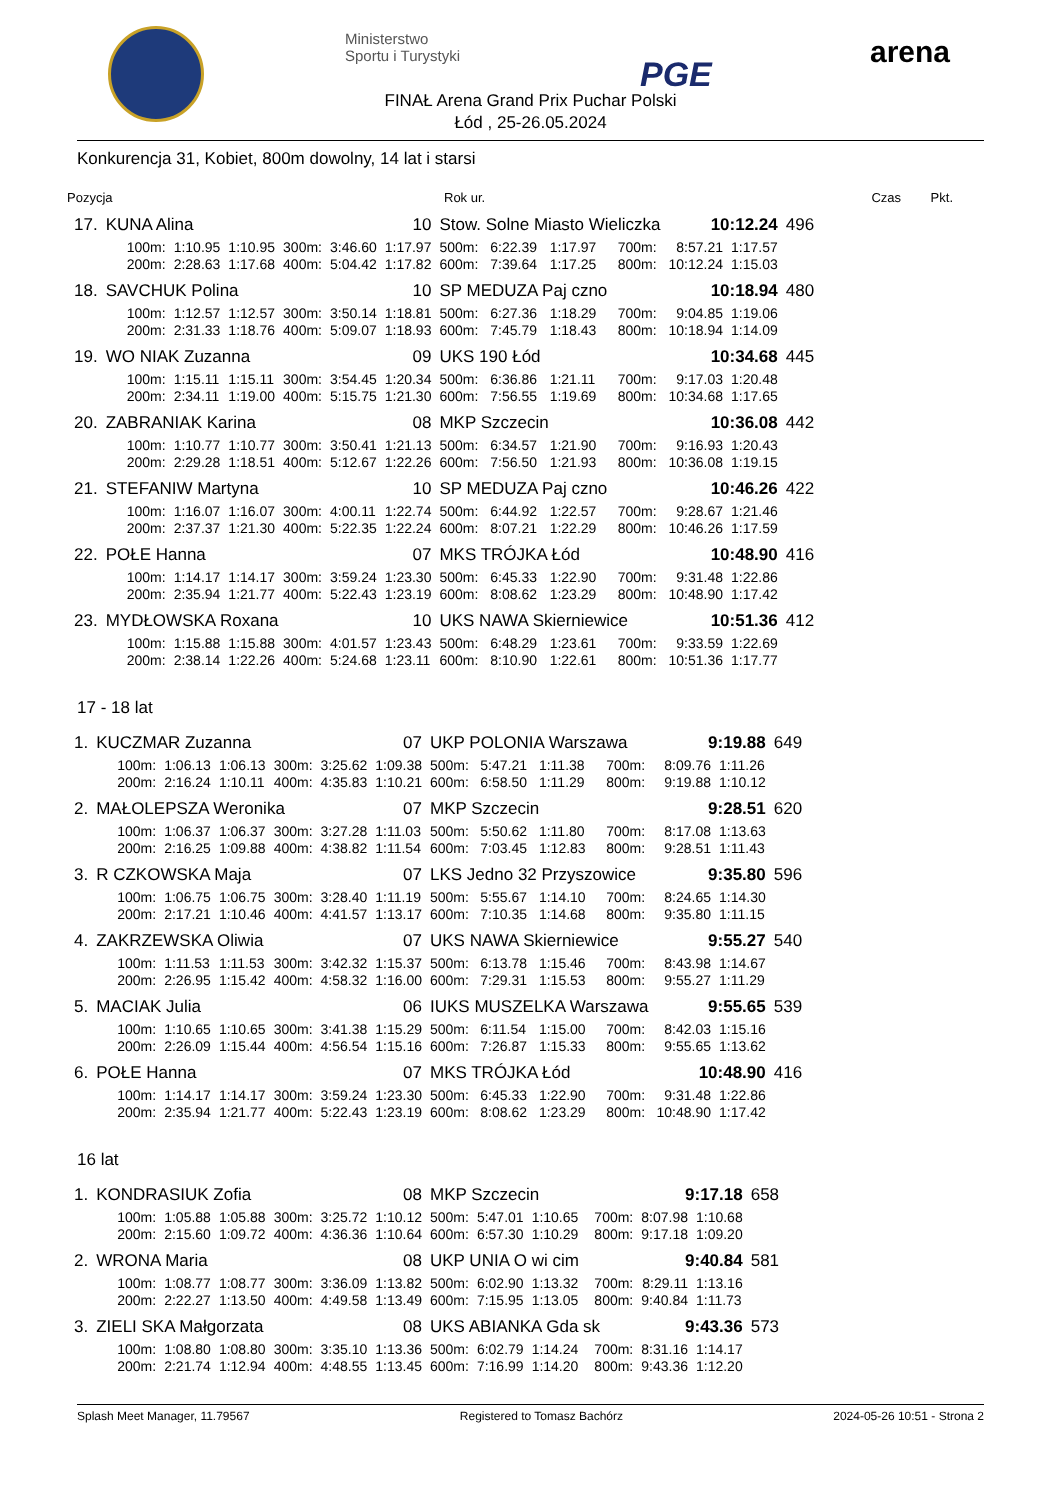Ministerstwo
Sportu i Turystyki
PGE
arena
FINAŁ Arena Grand Prix Puchar Polski
Łód , 25-26.05.2024
Konkurencja 31, Kobiet, 800m dowolny, 14 lat i starsi
| Pozycja | Rok ur. | Czas | Pkt. |
| --- | --- | --- | --- |
| 17. | KUNA Alina | | | | | 10 | Stow. Solne Miasto Wieliczka | | | | | 10:12.24 | | 496 |
| | 100m: | 1:10.95 | 1:10.95 | 300m: | 3:46.60 | 1:17.97 | 500m: | 6:22.39 | 1:17.97 | | 700m: | 8:57.21 | 1:17.57 | |
| | 200m: | 2:28.63 | 1:17.68 | 400m: | 5:04.42 | 1:17.82 | 600m: | 7:39.64 | 1:17.25 | | 800m: | 10:12.24 | 1:15.03 | |
| 18. | SAVCHUK Polina | | | | | 10 | SP MEDUZA Paj czno | | | | | 10:18.94 | | 480 |
| | 100m: | 1:12.57 | 1:12.57 | 300m: | 3:50.14 | 1:18.81 | 500m: | 6:27.36 | 1:18.29 | | 700m: | 9:04.85 | 1:19.06 | |
| | 200m: | 2:31.33 | 1:18.76 | 400m: | 5:09.07 | 1:18.93 | 600m: | 7:45.79 | 1:18.43 | | 800m: | 10:18.94 | 1:14.09 | |
| 19. | WO NIAK Zuzanna | | | | | 09 | UKS 190 Łód | | | | | 10:34.68 | | 445 |
| | 100m: | 1:15.11 | 1:15.11 | 300m: | 3:54.45 | 1:20.34 | 500m: | 6:36.86 | 1:21.11 | | 700m: | 9:17.03 | 1:20.48 | |
| | 200m: | 2:34.11 | 1:19.00 | 400m: | 5:15.75 | 1:21.30 | 600m: | 7:56.55 | 1:19.69 | | 800m: | 10:34.68 | 1:17.65 | |
| 20. | ZABRANIAK Karina | | | | | 08 | MKP Szczecin | | | | | 10:36.08 | | 442 |
| | 100m: | 1:10.77 | 1:10.77 | 300m: | 3:50.41 | 1:21.13 | 500m: | 6:34.57 | 1:21.90 | | 700m: | 9:16.93 | 1:20.43 | |
| | 200m: | 2:29.28 | 1:18.51 | 400m: | 5:12.67 | 1:22.26 | 600m: | 7:56.50 | 1:21.93 | | 800m: | 10:36.08 | 1:19.15 | |
| 21. | STEFANIW Martyna | | | | | 10 | SP MEDUZA Paj czno | | | | | 10:46.26 | | 422 |
| | 100m: | 1:16.07 | 1:16.07 | 300m: | 4:00.11 | 1:22.74 | 500m: | 6:44.92 | 1:22.57 | | 700m: | 9:28.67 | 1:21.46 | |
| | 200m: | 2:37.37 | 1:21.30 | 400m: | 5:22.35 | 1:22.24 | 600m: | 8:07.21 | 1:22.29 | | 800m: | 10:46.26 | 1:17.59 | |
| 22. | POŁE Hanna | | | | | 07 | MKS TRÓJKA Łód | | | | | 10:48.90 | | 416 |
| | 100m: | 1:14.17 | 1:14.17 | 300m: | 3:59.24 | 1:23.30 | 500m: | 6:45.33 | 1:22.90 | | 700m: | 9:31.48 | 1:22.86 | |
| | 200m: | 2:35.94 | 1:21.77 | 400m: | 5:22.43 | 1:23.19 | 600m: | 8:08.62 | 1:23.29 | | 800m: | 10:48.90 | 1:17.42 | |
| 23. | MYDŁOWSKA Roxana | | | | | 10 | UKS NAWA Skierniewice | | | | | 10:51.36 | | 412 |
| | 100m: | 1:15.88 | 1:15.88 | 300m: | 4:01.57 | 1:23.43 | 500m: | 6:48.29 | 1:23.61 | | 700m: | 9:33.59 | 1:22.69 | |
| | 200m: | 2:38.14 | 1:22.26 | 400m: | 5:24.68 | 1:23.11 | 600m: | 8:10.90 | 1:22.61 | | 800m: | 10:51.36 | 1:17.77 | |
17 - 18 lat
| 1. | KUCZMAR Zuzanna | | | | | 07 | UKP POLONIA Warszawa | | | | | 9:19.88 | | 649 |
| | 100m: | 1:06.13 | 1:06.13 | 300m: | 3:25.62 | 1:09.38 | 500m: | 5:47.21 | 1:11.38 | | 700m: | 8:09.76 | 1:11.26 | |
| | 200m: | 2:16.24 | 1:10.11 | 400m: | 4:35.83 | 1:10.21 | 600m: | 6:58.50 | 1:11.29 | | 800m: | 9:19.88 | 1:10.12 | |
| 2. | MAŁOLEPSZA Weronika | | | | | 07 | MKP Szczecin | | | | | 9:28.51 | | 620 |
| | 100m: | 1:06.37 | 1:06.37 | 300m: | 3:27.28 | 1:11.03 | 500m: | 5:50.62 | 1:11.80 | | 700m: | 8:17.08 | 1:13.63 | |
| | 200m: | 2:16.25 | 1:09.88 | 400m: | 4:38.82 | 1:11.54 | 600m: | 7:03.45 | 1:12.83 | | 800m: | 9:28.51 | 1:11.43 | |
| 3. | R CZKOWSKA Maja | | | | | 07 | LKS Jedno 32 Przyszowice | | | | | 9:35.80 | | 596 |
| | 100m: | 1:06.75 | 1:06.75 | 300m: | 3:28.40 | 1:11.19 | 500m: | 5:55.67 | 1:14.10 | | 700m: | 8:24.65 | 1:14.30 | |
| | 200m: | 2:17.21 | 1:10.46 | 400m: | 4:41.57 | 1:13.17 | 600m: | 7:10.35 | 1:14.68 | | 800m: | 9:35.80 | 1:11.15 | |
| 4. | ZAKRZEWSKA Oliwia | | | | | 07 | UKS NAWA Skierniewice | | | | | 9:55.27 | | 540 |
| | 100m: | 1:11.53 | 1:11.53 | 300m: | 3:42.32 | 1:15.37 | 500m: | 6:13.78 | 1:15.46 | | 700m: | 8:43.98 | 1:14.67 | |
| | 200m: | 2:26.95 | 1:15.42 | 400m: | 4:58.32 | 1:16.00 | 600m: | 7:29.31 | 1:15.53 | | 800m: | 9:55.27 | 1:11.29 | |
| 5. | MACIAK Julia | | | | | 06 | IUKS MUSZELKA Warszawa | | | | | 9:55.65 | | 539 |
| | 100m: | 1:10.65 | 1:10.65 | 300m: | 3:41.38 | 1:15.29 | 500m: | 6:11.54 | 1:15.00 | | 700m: | 8:42.03 | 1:15.16 | |
| | 200m: | 2:26.09 | 1:15.44 | 400m: | 4:56.54 | 1:15.16 | 600m: | 7:26.87 | 1:15.33 | | 800m: | 9:55.65 | 1:13.62 | |
| 6. | POŁE Hanna | | | | | 07 | MKS TRÓJKA Łód | | | | | 10:48.90 | | 416 |
| | 100m: | 1:14.17 | 1:14.17 | 300m: | 3:59.24 | 1:23.30 | 500m: | 6:45.33 | 1:22.90 | | 700m: | 9:31.48 | 1:22.86 | |
| | 200m: | 2:35.94 | 1:21.77 | 400m: | 5:22.43 | 1:23.19 | 600m: | 8:08.62 | 1:23.29 | | 800m: | 10:48.90 | 1:17.42 | |
16 lat
| 1. | KONDRASIUK Zofia | | | | | 08 | MKP Szczecin | | | | | 9:17.18 | | 658 |
| | 100m: | 1:05.88 | 1:05.88 | 300m: | 3:25.72 | 1:10.12 | 500m: | 5:47.01 | 1:10.65 | | 700m: | 8:07.98 | 1:10.68 | |
| | 200m: | 2:15.60 | 1:09.72 | 400m: | 4:36.36 | 1:10.64 | 600m: | 6:57.30 | 1:10.29 | | 800m: | 9:17.18 | 1:09.20 | |
| 2. | WRONA Maria | | | | | 08 | UKP UNIA O wi cim | | | | | 9:40.84 | | 581 |
| | 100m: | 1:08.77 | 1:08.77 | 300m: | 3:36.09 | 1:13.82 | 500m: | 6:02.90 | 1:13.32 | | 700m: | 8:29.11 | 1:13.16 | |
| | 200m: | 2:22.27 | 1:13.50 | 400m: | 4:49.58 | 1:13.49 | 600m: | 7:15.95 | 1:13.05 | | 800m: | 9:40.84 | 1:11.73 | |
| 3. | ZIELI SKA Małgorzata | | | | | 08 | UKS ABIANKA Gda sk | | | | | 9:43.36 | | 573 |
| | 100m: | 1:08.80 | 1:08.80 | 300m: | 3:35.10 | 1:13.36 | 500m: | 6:02.79 | 1:14.24 | | 700m: | 8:31.16 | 1:14.17 | |
| | 200m: | 2:21.74 | 1:12.94 | 400m: | 4:48.55 | 1:13.45 | 600m: | 7:16.99 | 1:14.20 | | 800m: | 9:43.36 | 1:12.20 | |
Splash Meet Manager, 11.79567 Registered to Tomasz Bachórz 2024-05-26 10:51 - Strona 2